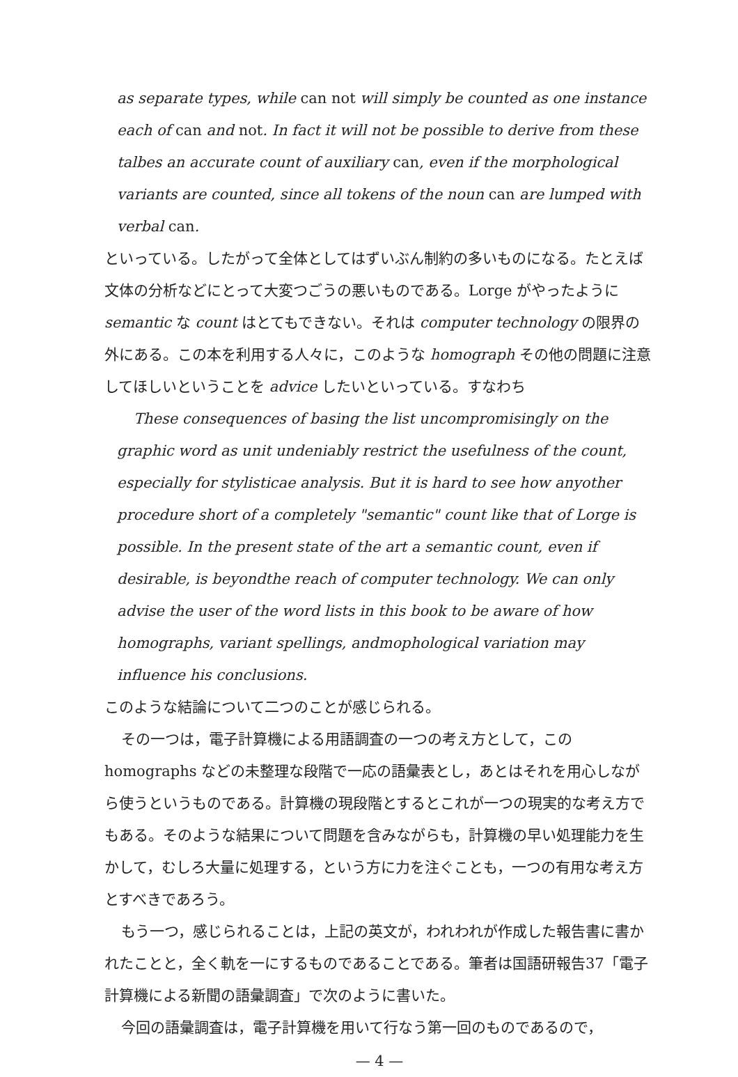as separate types, while can not will simply be counted as one instance each of can and not. In fact it will not be possible to derive from these talbes an accurate count of auxiliary can, even if the morphological variants are counted, since all tokens of the noun can are lumped with verbal can.
といっている。したがって全体としてはずいぶん制約の多いものになる。たとえば文体の分析などにとって大変つごうの悪いものである。Lorge がやったように semantic な count はとてもできない。それは computer technology の限界の外にある。この本を利用する人々に，このような homograph その他の問題に注意してほしいということを advice したいといっている。すなわち
These consequences of basing the list uncompromisingly on the graphic word as unit undeniably restrict the usefulness of the count, especially for stylisticae analysis. But it is hard to see how anyother procedure short of a completely "semantic" count like that of Lorge is possible. In the present state of the art a semantic count, even if desirable, is beyondthe reach of computer technology. We can only advise the user of the word lists in this book to be aware of how homographs, variant spellings, andmophological variation may influence his conclusions.
このような結論について二つのことが感じられる。
その一つは，電子計算機による用語調査の一つの考え方として，この homographs などの未整理な段階で一応の語彙表とし，あとはそれを用心しながら使うというものである。計算機の現段階とするとこれが一つの現実的な考え方でもある。そのような結果について問題を含みながらも，計算機の早い処理能力を生かして，むしろ大量に処理する，という方に力を注ぐことも，一つの有用な考え方とすべきであろう。
もう一つ，感じられることは，上記の英文が，われわれが作成した報告書に書かれたことと，全く軌を一にするものであることである。筆者は国語研報告37「電子計算機による新聞の語彙調査」で次のように書いた。
今回の語彙調査は，電子計算機を用いて行なう第一回のものであるので，
— 4 —